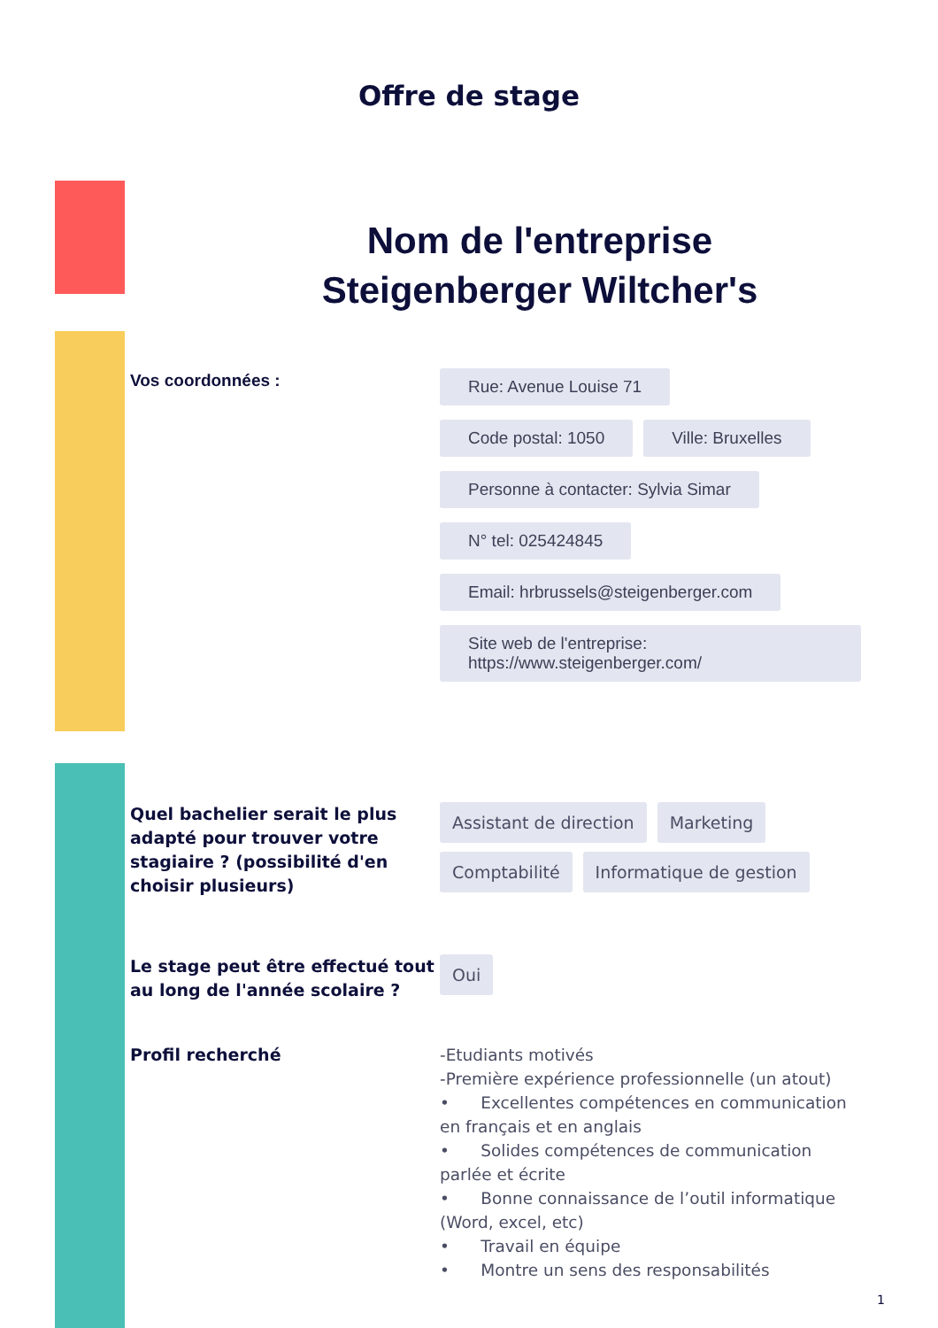Offre de stage
Nom de l'entreprise
Steigenberger Wiltcher's
Vos coordonnées :
Rue: Avenue Louise 71
Code postal: 1050 Ville: Bruxelles
Personne à contacter: Sylvia Simar
N° tel: 025424845
Email: hrbrussels@steigenberger.com
Site web de l'entreprise:
https://www.steigenberger.com/
Quel bachelier serait le plus adapté pour trouver votre stagiaire ? (possibilité d'en choisir plusieurs)
Assistant de direction Marketing
Comptabilité Informatique de gestion
Le stage peut être effectué tout au long de l'année scolaire ?
Oui
Profil recherché -Etudiants motivés
-Première expérience professionnelle (un atout)
• Excellentes compétences en communication en français et en anglais
• Solides compétences de communication parlée et écrite
• Bonne connaissance de l’outil informatique (Word, excel, etc)
• Travail en équipe
• Montre un sens des responsabilités
1